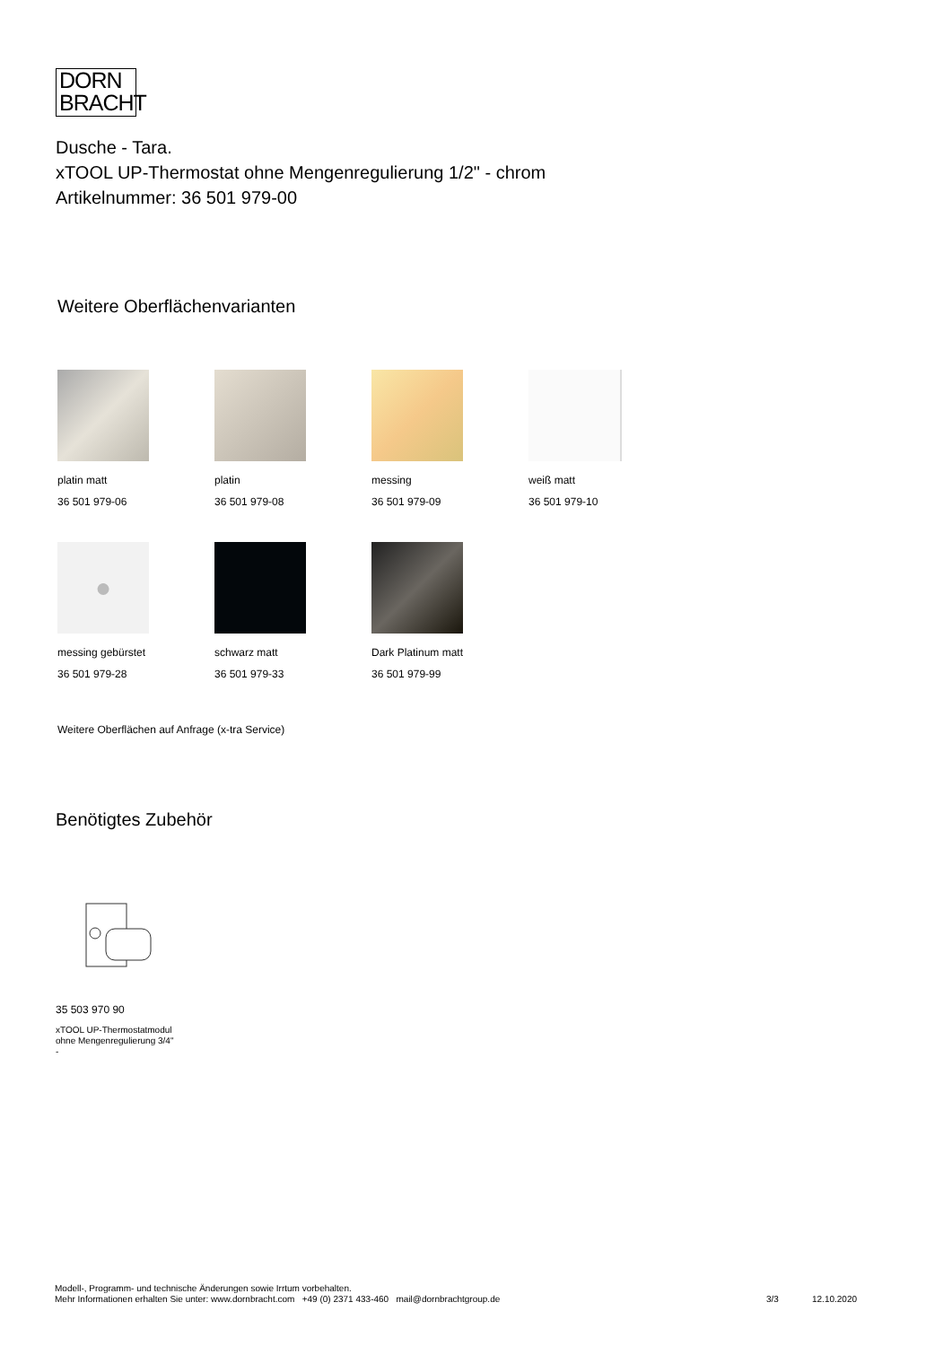DORN
BRACHT
Dusche - Tara.
xTOOL UP-Thermostat ohne Mengenregulierung 1/2" - chrom
Artikelnummer: 36 501 979-00
Weitere Oberflächenvarianten
platin matt
36 501 979-06
platin
36 501 979-08
messing
36 501 979-09
weiß matt
36 501 979-10
●
messing gebürstet
36 501 979-28
schwarz matt
36 501 979-33
Dark Platinum matt
36 501 979-99
Weitere Oberflächen auf Anfrage (x-tra Service)
Benötigtes Zubehör
35 503 970 90
xTOOL UP-Thermostatmodul
ohne Mengenregulierung 3/4"
-
Modell-, Programm- und technische Änderungen sowie Irrtum vorbehalten.
Mehr Informationen erhalten Sie unter: www.dornbracht.com +49 (0) 2371 433-460 mail@dornbrachtgroup.de 3/3 12.10.2020